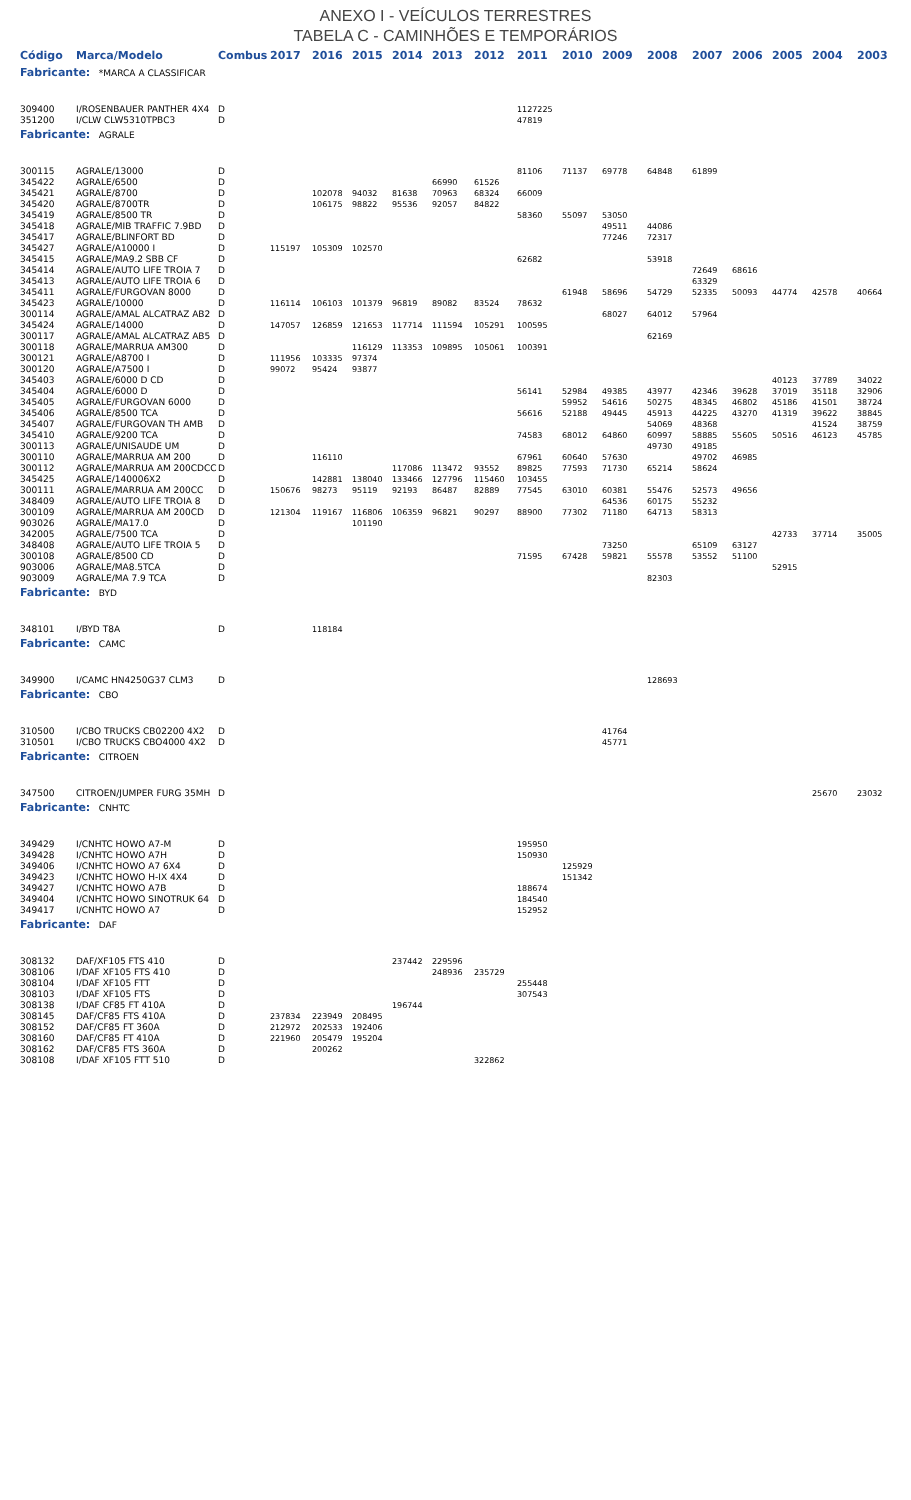ANEXO I - VEÍCULOS TERRESTRES
TABELA C - CAMINHÕES E TEMPORÁRIOS
| Código | Marca/Modelo | Combus | 2017 | 2016 | 2015 | 2014 | 2013 | 2012 | 2011 | 2010 | 2009 | 2008 | 2007 | 2006 | 2005 | 2004 | 2003 |
| --- | --- | --- | --- | --- | --- | --- | --- | --- | --- | --- | --- | --- | --- | --- | --- | --- | --- |
| Fabricante: *MARCA A CLASSIFICAR | | | | | | | | | | | | | | | | | |
| 309400 | I/ROSENBAUER PANTHER 4X4 | D | | | | | | | 1127225 | | | | | | | | |
| 351200 | I/CLW CLW5310TPBC3 | D | | | | | | | 47819 | | | | | | | | |
| Fabricante: AGRALE | | | | | | | | | | | | | | | | | |
| 300115 | AGRALE/13000 | D | | | | | | | 81106 | 71137 | 69778 | 64848 | 61899 | | | | |
| 345422 | AGRALE/6500 | D | | | | | 66990 | 61526 | | | | | | | | | |
| 345421 | AGRALE/8700 | D | | 102078 | 94032 | 81638 | 70963 | 68324 | 66009 | | | | | | | | |
| 345420 | AGRALE/8700TR | D | | 106175 | 98822 | 95536 | 92057 | 84822 | | | | | | | | | |
| 345419 | AGRALE/8500 TR | D | | | | | | | 58360 | 55097 | 53050 | | | | | | |
| 345418 | AGRALE/MIB TRAFFIC 7.9BD | D | | | | | | | | | 49511 | 44086 | | | | | |
| 345417 | AGRALE/BLINFORT BD | D | | | | | | | | | 77246 | 72317 | | | | | |
| 345427 | AGRALE/A10000 I | D | 115197 | 105309 | 102570 | | | | | | | | | | | | |
| 345415 | AGRALE/MA9.2 SBB CF | D | | | | | | | 62682 | | | 53918 | | | | | |
| 345414 | AGRALE/AUTO LIFE TROIA 7 | D | | | | | | | | | | | 72649 | 68616 | | | |
| 345413 | AGRALE/AUTO LIFE TROIA 6 | D | | | | | | | | | | | 63329 | | | | |
| 345411 | AGRALE/FURGOVAN 8000 | D | | | | | | | | 61948 | 58696 | 54729 | 52335 | 50093 | 44774 | 42578 | 40664 |
| 345423 | AGRALE/10000 | D | 116114 | 106103 | 101379 | 96819 | 89082 | 83524 | 78632 | | | | | | | | |
| 300114 | AGRALE/AMAL ALCATRAZ AB2 | D | | | | | | | | | 68027 | 64012 | 57964 | | | | |
| 345424 | AGRALE/14000 | D | 147057 | 126859 | 121653 | 117714 | 111594 | 105291 | 100595 | | | | | | | | |
| 300117 | AGRALE/AMAL ALCATRAZ AB5 | D | | | | | | | | | | 62169 | | | | | |
| 300118 | AGRALE/MARRUA AM300 | D | | | 116129 | 113353 | 109895 | 105061 | 100391 | | | | | | | | |
| 300121 | AGRALE/A8700 I | D | 111956 | 103335 | 97374 | | | | | | | | | | | | |
| 300120 | AGRALE/A7500 I | D | 99072 | 95424 | 93877 | | | | | | | | | | | | |
| 345403 | AGRALE/6000 D CD | D | | | | | | | | | | | | | 40123 | 37789 | 34022 |
| 345404 | AGRALE/6000 D | D | | | | | | | 56141 | 52984 | 49385 | 43977 | 42346 | 39628 | 37019 | 35118 | 32906 |
| 345405 | AGRALE/FURGOVAN 6000 | D | | | | | | | | 59952 | 54616 | 50275 | 48345 | 46802 | 45186 | 41501 | 38724 |
| 345406 | AGRALE/8500 TCA | D | | | | | | | 56616 | 52188 | 49445 | 45913 | 44225 | 43270 | 41319 | 39622 | 38845 |
| 345407 | AGRALE/FURGOVAN TH AMB | D | | | | | | | | | | 54069 | 48368 | | | 41524 | 38759 |
| 345410 | AGRALE/9200 TCA | D | | | | | | | 74583 | 68012 | 64860 | 60997 | 58885 | 55605 | 50516 | 46123 | 45785 |
| 300113 | AGRALE/UNISAUDE UM | D | | | | | | | | | | 49730 | 49185 | | | | |
| 300110 | AGRALE/MARRUA AM 200 | D | | 116110 | | | | | 67961 | 60640 | 57630 | | 49702 | 46985 | | | |
| 300112 | AGRALE/MARRUA AM 200CDCC | D | | | | 117086 | 113472 | 93552 | 89825 | 77593 | 71730 | 65214 | 58624 | | | | |
| 345425 | AGRALE/140006X2 | D | | 142881 | 138040 | 133466 | 127796 | 115460 | 103455 | | | | | | | | |
| 300111 | AGRALE/MARRUA AM 200CC | D | 150676 | 98273 | 95119 | 92193 | 86487 | 82889 | 77545 | 63010 | 60381 | 55476 | 52573 | 49656 | | | |
| 348409 | AGRALE/AUTO LIFE TROIA 8 | D | | | | | | | | | 64536 | 60175 | 55232 | | | | |
| 300109 | AGRALE/MARRUA AM 200CD | D | 121304 | 119167 | 116806 | 106359 | 96821 | 90297 | 88900 | 77302 | 71180 | 64713 | 58313 | | | | |
| 903026 | AGRALE/MA17.0 | D | | | 101190 | | | | | | | | | | | | |
| 342005 | AGRALE/7500 TCA | D | | | | | | | | | | | | | 42733 | 37714 | 35005 |
| 348408 | AGRALE/AUTO LIFE TROIA 5 | D | | | | | | | | | 73250 | | 65109 | 63127 | | | |
| 300108 | AGRALE/8500 CD | D | | | | | | | 71595 | 67428 | 59821 | 55578 | 53552 | 51100 | | | |
| 903006 | AGRALE/MA8.5TCA | D | | | | | | | | | | | | | 52915 | | |
| 903009 | AGRALE/MA 7.9 TCA | D | | | | | | | | | | 82303 | | | | | |
| Fabricante: BYD | | | | | | | | | | | | | | | | | |
| 348101 | I/BYD T8A | D | | 118184 | | | | | | | | | | | | | |
| Fabricante: CAMC | | | | | | | | | | | | | | | | | |
| 349900 | I/CAMC HN4250G37 CLM3 | D | | | | | | | | | | 128693 | | | | | |
| Fabricante: CBO | | | | | | | | | | | | | | | | | |
| 310500 | I/CBO TRUCKS CB02200 4X2 | D | | | | | | | | | 41764 | | | | | | |
| 310501 | I/CBO TRUCKS CBO4000 4X2 | D | | | | | | | | | 45771 | | | | | | |
| Fabricante: CITROEN | | | | | | | | | | | | | | | | | |
| 347500 | CITROEN/JUMPER FURG 35MH | D | | | | | | | | | | | | | | 25670 | 23032 |
| Fabricante: CNHTC | | | | | | | | | | | | | | | | | |
| 349429 | I/CNHTC HOWO A7-M | D | | | | | | | 195950 | | | | | | | | |
| 349428 | I/CNHTC HOWO A7H | D | | | | | | | 150930 | | | | | | | | |
| 349406 | I/CNHTC HOWO A7 6X4 | D | | | | | | | | 125929 | | | | | | | |
| 349423 | I/CNHTC HOWO H-IX 4X4 | D | | | | | | | | 151342 | | | | | | | |
| 349427 | I/CNHTC HOWO A7B | D | | | | | | | 188674 | | | | | | | | |
| 349404 | I/CNHTC HOWO SINOTRUK 64 | D | | | | | | | 184540 | | | | | | | | |
| 349417 | I/CNHTC HOWO A7 | D | | | | | | | 152952 | | | | | | | | |
| Fabricante: DAF | | | | | | | | | | | | | | | | | |
| 308132 | DAF/XF105 FTS 410 | D | | | | 237442 | 229596 | | | | | | | | | | |
| 308106 | I/DAF XF105 FTS 410 | D | | | | | 248936 | 235729 | | | | | | | | | |
| 308104 | I/DAF XF105 FTT | D | | | | | | | 255448 | | | | | | | | |
| 308103 | I/DAF XF105 FTS | D | | | | | | | 307543 | | | | | | | | |
| 308138 | I/DAF CF85 FT 410A | D | | | | 196744 | | | | | | | | | | | |
| 308145 | DAF/CF85 FTS 410A | D | 237834 | 223949 | 208495 | | | | | | | | | | | | |
| 308152 | DAF/CF85 FT 360A | D | 212972 | 202533 | 192406 | | | | | | | | | | | | |
| 308160 | DAF/CF85 FT 410A | D | 221960 | 205479 | 195204 | | | | | | | | | | | | |
| 308162 | DAF/CF85 FTS 360A | D | | 200262 | | | | | | | | | | | | | |
| 308108 | I/DAF XF105 FTT 510 | D | | | | | | 322862 | | | | | | | | | |